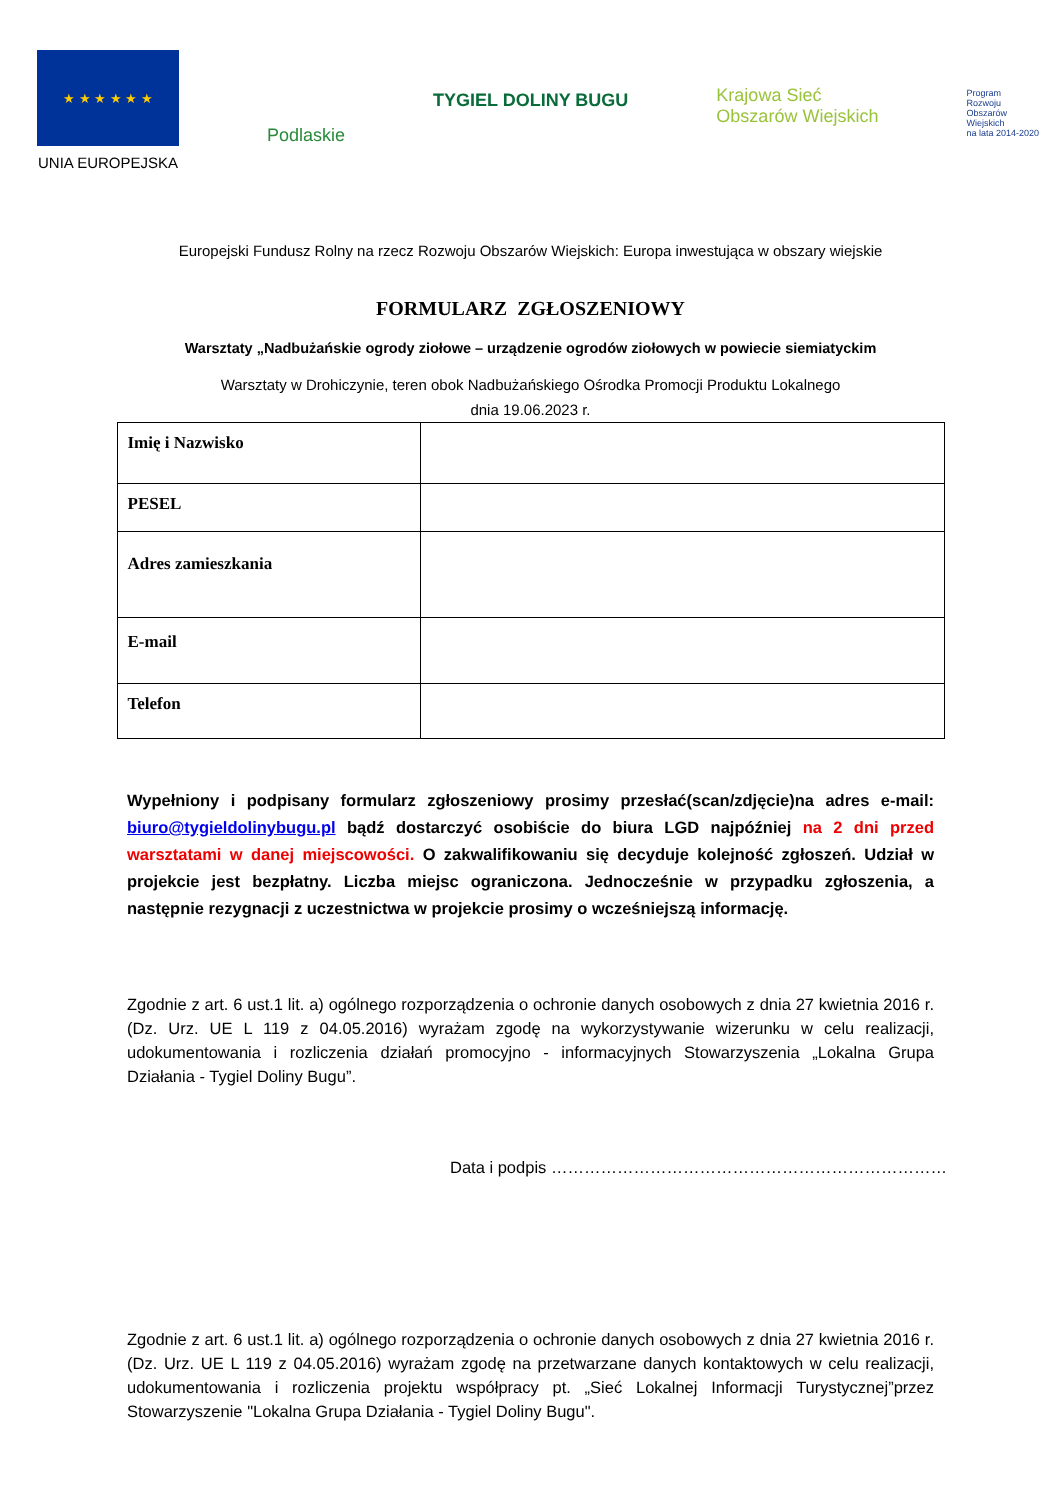★ ★ ★ ★ ★ ★
UNIA EUROPEJSKA
Podlaskie
TYGIEL DOLINY BUGU
Krajowa Sieć
Obszarów Wiejskich
Program
Rozwoju
Obszarów
Wiejskich
na lata 2014-2020
Europejski Fundusz Rolny na rzecz Rozwoju Obszarów Wiejskich: Europa inwestująca w obszary wiejskie
FORMULARZ ZGŁOSZENIOWY
Warsztaty „Nadbużańskie ogrody ziołowe – urządzenie ogrodów ziołowych w powiecie siemiatyckim
Warsztaty w Drohiczynie, teren obok Nadbużańskiego Ośrodka Promocji Produktu Lokalnego
dnia 19.06.2023 r.
| Imię i Nazwisko | |
| PESEL | |
| Adres zamieszkania | |
| E-mail | |
| Telefon | |
Wypełniony i podpisany formularz zgłoszeniowy prosimy przesłać(scan/zdjęcie)na adres e-mail: biuro@tygieldolinybugu.pl bądź dostarczyć osobiście do biura LGD najpóźniej na 2 dni przed warsztatami w danej miejscowości. O zakwalifikowaniu się decyduje kolejność zgłoszeń. Udział w projekcie jest bezpłatny. Liczba miejsc ograniczona. Jednocześnie w przypadku zgłoszenia, a następnie rezygnacji z uczestnictwa w projekcie prosimy o wcześniejszą informację.
Zgodnie z art. 6 ust.1 lit. a) ogólnego rozporządzenia o ochronie danych osobowych z dnia 27 kwietnia 2016 r. (Dz. Urz. UE L 119 z 04.05.2016) wyrażam zgodę na wykorzystywanie wizerunku w celu realizacji, udokumentowania i rozliczenia działań promocyjno - informacyjnych Stowarzyszenia „Lokalna Grupa Działania - Tygiel Doliny Bugu”.
Data i podpis ………………………………………………………………
Zgodnie z art. 6 ust.1 lit. a) ogólnego rozporządzenia o ochronie danych osobowych z dnia 27 kwietnia 2016 r. (Dz. Urz. UE L 119 z 04.05.2016) wyrażam zgodę na przetwarzane danych kontaktowych w celu realizacji, udokumentowania i rozliczenia projektu współpracy pt. „Sieć Lokalnej Informacji Turystycznej”przez Stowarzyszenie "Lokalna Grupa Działania - Tygiel Doliny Bugu".